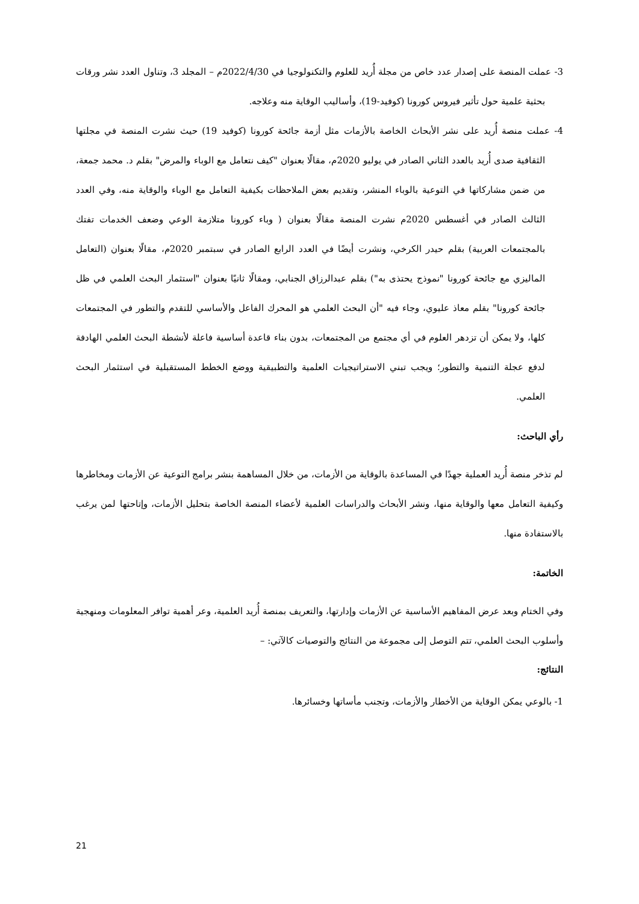3- عملت المنصة على إصدار عدد خاص من مجلة أُريد للعلوم والتكنولوجيا في 2022/4/30م – المجلد 3، وتناول العدد نشر ورقات بحثية علمية حول تأثير فيروس كورونا (كوفيد-19)، وأساليب الوقاية منه وعلاجه.
4- عملت منصة أُريد على نشر الأبحاث الخاصة بالأزمات مثل أزمة جائحة كورونا (كوفيد 19) حيث نشرت المنصة في مجلتها الثقافية صدى أُريد بالعدد الثاني الصادر في يوليو 2020م، مقالًا بعنوان "كيف نتعامل مع الوباء والمرض" بقلم د. محمد جمعة، من ضمن مشاركاتها في التوعية بالوباء المنشر، وتقديم بعض الملاحظات بكيفية التعامل مع الوباء والوقاية منه، وفي العدد الثالث الصادر في أغسطس 2020م نشرت المنصة مقالًا بعنوان ( وباء كورونا متلازمة الوعي وضعف الخدمات تفتك بالمجتمعات العربية) بقلم حيدر الكرخي، ونشرت أيضًا في العدد الرابع الصادر في سبتمبر 2020م، مقالًا بعنوان (التعامل الماليزي مع جائحة كورونا "نموذج يحتذى به") بقلم عبدالرزاق الجنابي، ومقالًا ثانيًا بعنوان "استثمار البحث العلمي في ظل جائحة كورونا" بقلم معاذ عليوي، وجاء فيه "أن البحث العلمي هو المحرك الفاعل والأساسي للتقدم والتطور في المجتمعات كلها، ولا يمكن أن تزدهر العلوم في أي مجتمع من المجتمعات، بدون بناء قاعدة أساسية فاعلة لأنشطة البحث العلمي الهادفة لدفع عجلة التنمية والتطور؛ ويجب تبني الاستراتيجيات العلمية والتطبيقية ووضع الخطط المستقبلية في استثمار البحث العلمي.
رأي الباحث:
لم تذخر منصة أُريد العملية جهدًا في المساعدة بالوقاية من الأزمات، من خلال المساهمة بنشر برامج التوعية عن الأزمات ومخاطرها وكيفية التعامل معها والوقاية منها، ونشر الأبحاث والدراسات العلمية لأعضاء المنصة الخاصة بتحليل الأزمات، وإتاحتها لمن يرغب بالاستفادة منها.
الخاتمة:
وفي الختام وبعد عرض المفاهيم الأساسية عن الأزمات وإدارتها، والتعريف بمنصة أُريد العلمية، وعر أهمية توافر المعلومات ومنهجية وأسلوب البحث العلمي، تتم التوصل إلى مجموعة من النتائج والتوصيات كالآتي: –
النتائج:
1- بالوعي يمكن الوقاية من الأخطار والأزمات، وتجنب مأساتها وخسائرها.
21